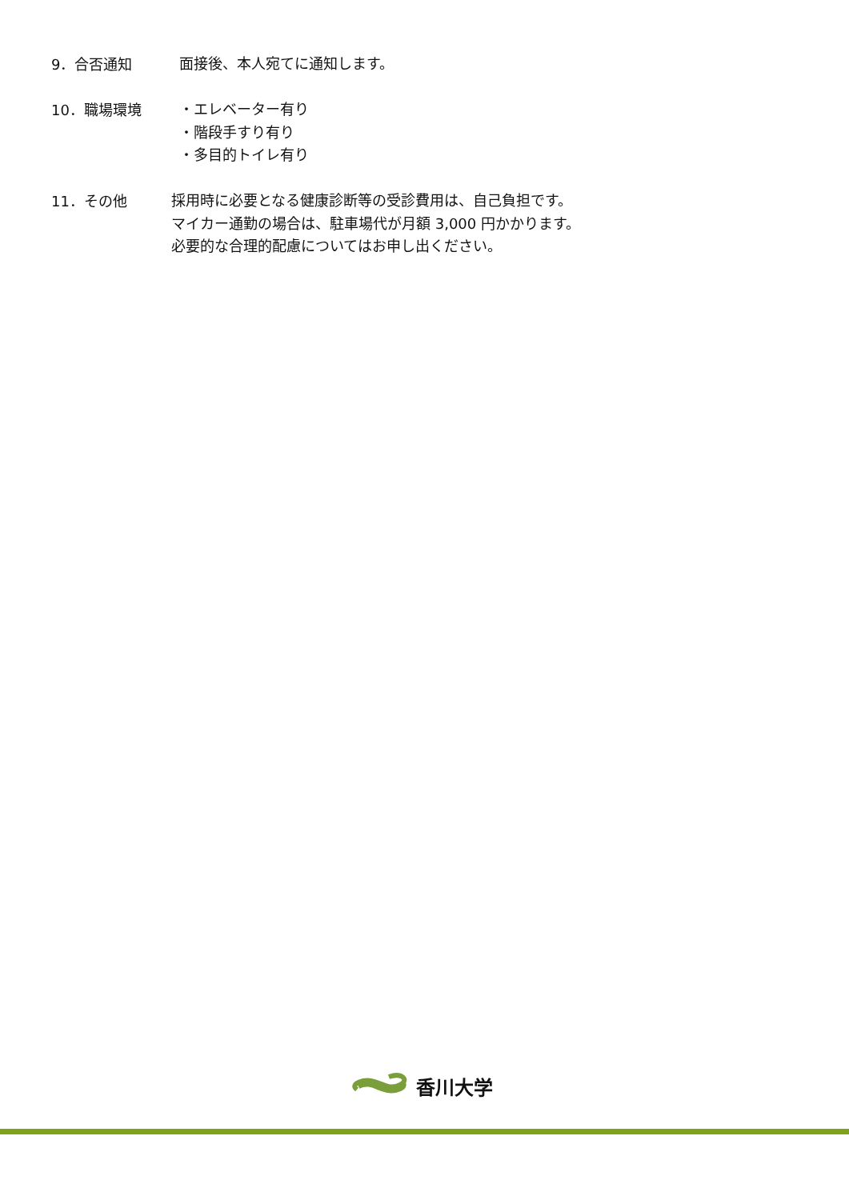9．合否通知
面接後、本人宛てに通知します。
10．職場環境
・エレベーター有り
・階段手すり有り
・多目的トイレ有り
11．その他
採用時に必要となる健康診断等の受診費用は、自己負担です。
マイカー通勤の場合は、駐車場代が月額 3,000 円かかります。
必要的な合理的配慮についてはお申し出ください。
香川大学